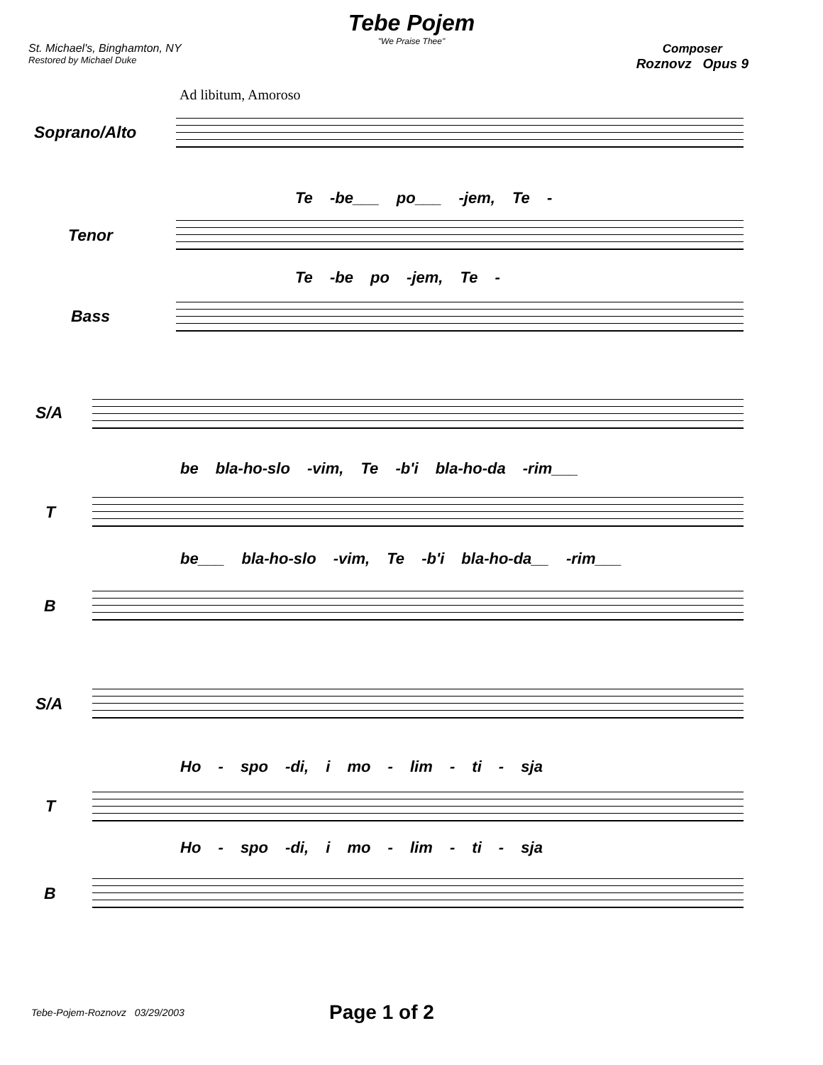Tebe Pojem
"We Praise Thee"
St. Michael's, Binghamton, NY
Restored by Michael Duke
Composer
Roznovz Opus 9
Ad libitum, Amoroso
Soprano/Alto
Tenor
Bass
Te -be___ po___ -jem, Te -
Te -be po -jem, Te -
S/A
T
B
be bla-ho-slo -vim, Te -b'i bla-ho-da -rim___
be___ bla-ho-slo -vim, Te -b'i bla-ho-da__ -rim___
S/A
T
B
Ho - spo -di, i mo - lim - ti - sja
Ho - spo -di, i mo - lim - ti - sja
Tebe-Pojem-Roznovz 03/29/2003
Page 1 of 2